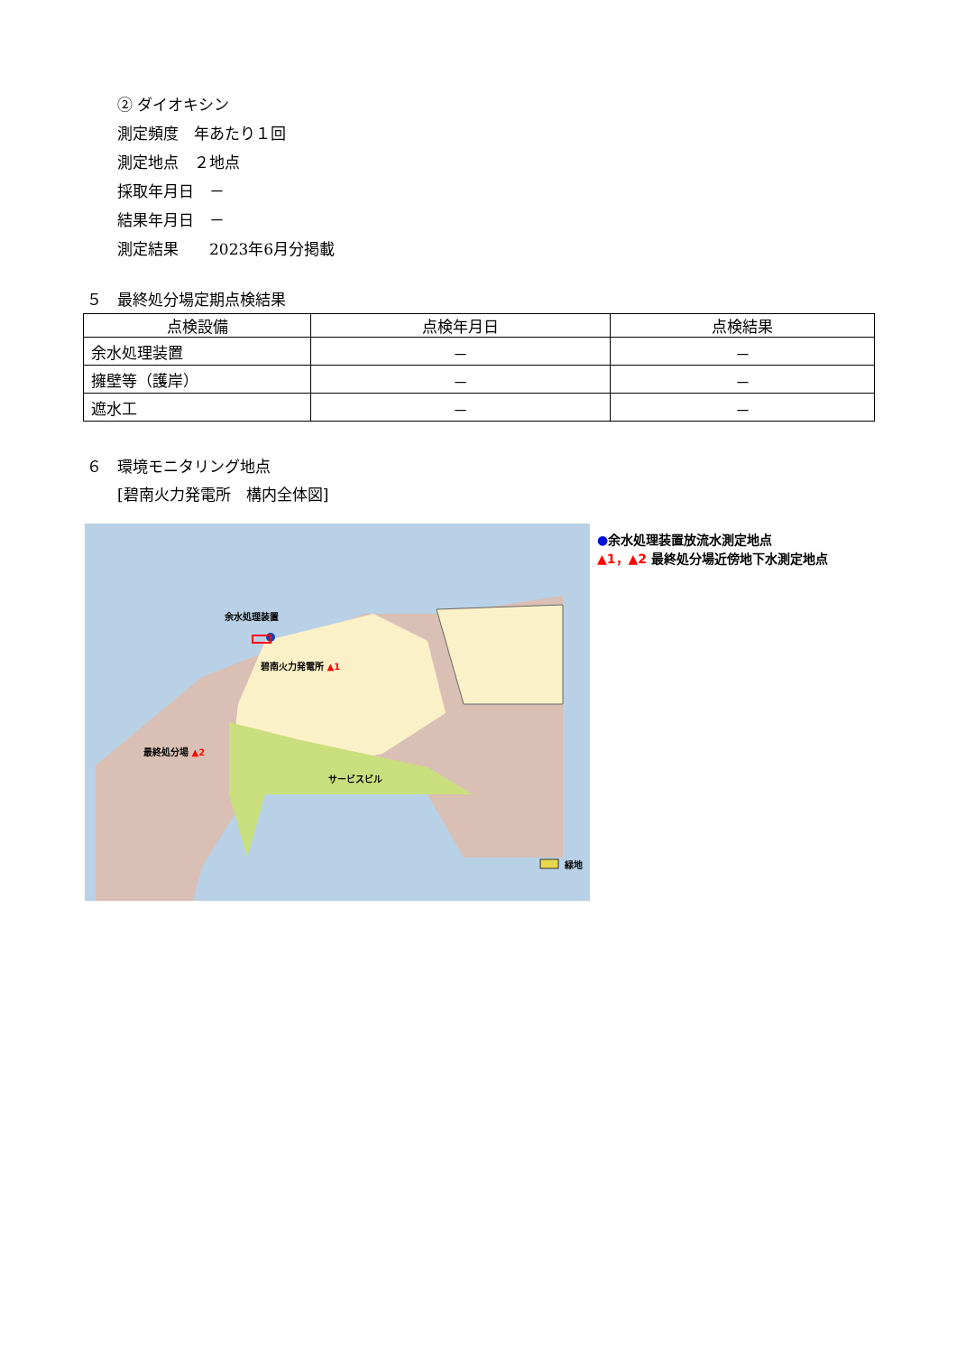② ダイオキシン
測定頻度　年あたり１回
測定地点　２地点
採取年月日　－
結果年月日　－
測定結果　　2023年6月分掲載
５　最終処分場定期点検結果
| 点検設備 | 点検年月日 | 点検結果 |
| --- | --- | --- |
| 余水処理装置 | － | － |
| 擁壁等（護岸） | － | － |
| 遮水工 | － | － |
６　環境モニタリング地点
[碧南火力発電所　構内全体図]
余水処理装置
碧南火力発電所 ▲1
最終処分場 ▲2
サービスビル
緑地
●余水処理装置放流水測定地点
▲1，▲2 最終処分場近傍地下水測定地点